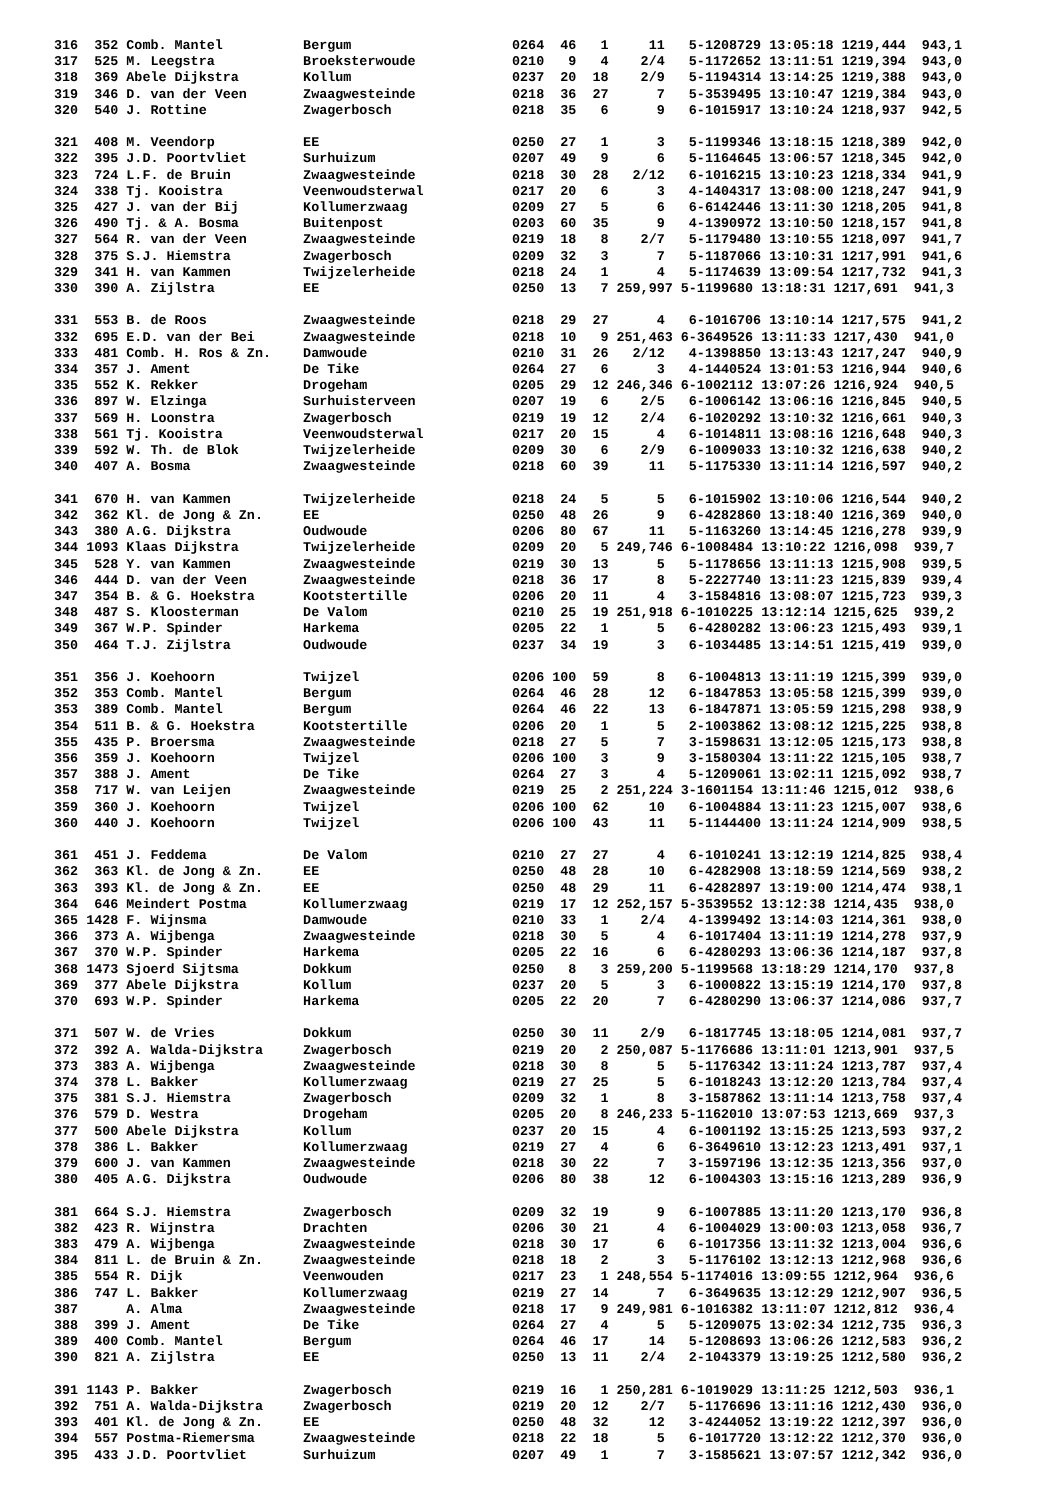316  352 Comb. Mantel          Bergum                    0264  46   1     11   5-1208729 13:05:18 1219,444  943,1
317  525 M. Leegstra           Broeksterwoude            0210   9   4    2/4   5-1172652 13:11:51 1219,394  943,0
318  369 Abele Dijkstra        Kollum                    0237  20  18    2/9   5-1194314 13:14:25 1219,388  943,0
319  346 D. van der Veen       Zwaagwesteinde            0218  36  27      7   5-3539495 13:10:47 1219,384  943,0
320  540 J. Rottine            Zwagerbosch               0218  35   6      9   6-1015917 13:10:24 1218,937  942,5

321  408 M. Veendorp           EE                        0250  27   1      3   5-1199346 13:18:15 1218,389  942,0
322  395 J.D. Poortvliet       Surhuizum                 0207  49   9      6   5-1164645 13:06:57 1218,345  942,0
323  724 L.F. de Bruin         Zwaagwesteinde            0218  30  28   2/12   6-1016215 13:10:23 1218,334  941,9
324  338 Tj. Kooistra          Veenwoudsterwal           0217  20   6      3   4-1404317 13:08:00 1218,247  941,9
325  427 J. van der Bij        Kollumerzwaag             0209  27   5      6   6-6142446 13:11:30 1218,205  941,8
326  490 Tj. & A. Bosma        Buitenpost                0203  60  35      9   4-1390972 13:10:50 1218,157  941,8
327  564 R. van der Veen       Zwaagwesteinde            0219  18   8    2/7   5-1179480 13:10:55 1218,097  941,7
328  375 S.J. Hiemstra         Zwagerbosch               0209  32   3      7   5-1187066 13:10:31 1217,991  941,6
329  341 H. van Kammen         Twijzelerheide            0218  24   1      4   5-1174639 13:09:54 1217,732  941,3
330  390 A. Zijlstra           EE                        0250  13   7 259,997 5-1199680 13:18:31 1217,691  941,3

331  553 B. de Roos            Zwaagwesteinde            0218  29  27      4   6-1016706 13:10:14 1217,575  941,2
332  695 E.D. van der Bei      Zwaagwesteinde            0218  10   9 251,463 6-3649526 13:11:33 1217,430  941,0
333  481 Comb. H. Ros & Zn.    Damwoude                  0210  31  26   2/12   4-1398850 13:13:43 1217,247  940,9
334  357 J. Ament              De Tike                   0264  27   6      3   4-1440524 13:01:53 1216,944  940,6
335  552 K. Rekker             Drogeham                  0205  29  12 246,346 6-1002112 13:07:26 1216,924  940,5
336  897 W. Elzinga            Surhuisterveen            0207  19   6    2/5   6-1006142 13:06:16 1216,845  940,5
337  569 H. Loonstra           Zwagerbosch               0219  19  12    2/4   6-1020292 13:10:32 1216,661  940,3
338  561 Tj. Kooistra          Veenwoudsterwal           0217  20  15      4   6-1014811 13:08:16 1216,648  940,3
339  592 W. Th. de Blok        Twijzelerheide            0209  30   6    2/9   6-1009033 13:10:32 1216,638  940,2
340  407 A. Bosma              Zwaagwesteinde            0218  60  39     11   5-1175330 13:11:14 1216,597  940,2

341  670 H. van Kammen         Twijzelerheide            0218  24   5      5   6-1015902 13:10:06 1216,544  940,2
342  362 Kl. de Jong & Zn.     EE                        0250  48  26      9   6-4282860 13:18:40 1216,369  940,0
343  380 A.G. Dijkstra         Oudwoude                  0206  80  67     11   5-1163260 13:14:45 1216,278  939,9
344 1093 Klaas Dijkstra        Twijzelerheide            0209  20   5 249,746 6-1008484 13:10:22 1216,098  939,7
345  528 Y. van Kammen         Zwaagwesteinde            0219  30  13      5   5-1178656 13:11:13 1215,908  939,5
346  444 D. van der Veen       Zwaagwesteinde            0218  36  17      8   5-2227740 13:11:23 1215,839  939,4
347  354 B. & G. Hoekstra      Kootstertille             0206  20  11      4   3-1584816 13:08:07 1215,723  939,3
348  487 S. Kloosterman        De Valom                  0210  25  19 251,918 6-1010225 13:12:14 1215,625  939,2
349  367 W.P. Spinder          Harkema                   0205  22   1      5   6-4280282 13:06:23 1215,493  939,1
350  464 T.J. Zijlstra         Oudwoude                  0237  34  19      3   6-1034485 13:14:51 1215,419  939,0

351  356 J. Koehoorn           Twijzel                   0206 100  59      8   6-1004813 13:11:19 1215,399  939,0
352  353 Comb. Mantel          Bergum                    0264  46  28     12   6-1847853 13:05:58 1215,399  939,0
353  389 Comb. Mantel          Bergum                    0264  46  22     13   6-1847871 13:05:59 1215,298  938,9
354  511 B. & G. Hoekstra      Kootstertille             0206  20   1      5   2-1003862 13:08:12 1215,225  938,8
355  435 P. Broersma           Zwaagwesteinde            0218  27   5      7   3-1598631 13:12:05 1215,173  938,8
356  359 J. Koehoorn           Twijzel                   0206 100   3      9   3-1580304 13:11:22 1215,105  938,7
357  388 J. Ament              De Tike                   0264  27   3      4   5-1209061 13:02:11 1215,092  938,7
358  717 W. van Leijen         Zwaagwesteinde            0219  25   2 251,224 3-1601154 13:11:46 1215,012  938,6
359  360 J. Koehoorn           Twijzel                   0206 100  62     10   6-1004884 13:11:23 1215,007  938,6
360  440 J. Koehoorn           Twijzel                   0206 100  43     11   5-1144400 13:11:24 1214,909  938,5

361  451 J. Feddema            De Valom                  0210  27  27      4   6-1010241 13:12:19 1214,825  938,4
362  363 Kl. de Jong & Zn.     EE                        0250  48  28     10   6-4282908 13:18:59 1214,569  938,2
363  393 Kl. de Jong & Zn.     EE                        0250  48  29     11   6-4282897 13:19:00 1214,474  938,1
364  646 Meindert Postma       Kollumerzwaag             0219  17  12 252,157 5-3539552 13:12:38 1214,435  938,0
365 1428 F. Wijnsma            Damwoude                  0210  33   1    2/4   4-1399492 13:14:03 1214,361  938,0
366  373 A. Wijbenga           Zwaagwesteinde            0218  30   5      4   6-1017404 13:11:19 1214,278  937,9
367  370 W.P. Spinder          Harkema                   0205  22  16      6   6-4280293 13:06:36 1214,187  937,8
368 1473 Sjoerd Sijtsma        Dokkum                    0250   8   3 259,200 5-1199568 13:18:29 1214,170  937,8
369  377 Abele Dijkstra        Kollum                    0237  20   5      3   6-1000822 13:15:19 1214,170  937,8
370  693 W.P. Spinder          Harkema                   0205  22  20      7   6-4280290 13:06:37 1214,086  937,7

371  507 W. de Vries           Dokkum                    0250  30  11    2/9   6-1817745 13:18:05 1214,081  937,7
372  392 A. Walda-Dijkstra     Zwagerbosch               0219  20   2 250,087 5-1176686 13:11:01 1213,901  937,5
373  383 A. Wijbenga           Zwaagwesteinde            0218  30   8      5   5-1176342 13:11:24 1213,787  937,4
374  378 L. Bakker             Kollumerzwaag             0219  27  25      5   6-1018243 13:12:20 1213,784  937,4
375  381 S.J. Hiemstra         Zwagerbosch               0209  32   1      8   3-1587862 13:11:14 1213,758  937,4
376  579 D. Westra             Drogeham                  0205  20   8 246,233 5-1162010 13:07:53 1213,669  937,3
377  500 Abele Dijkstra        Kollum                    0237  20  15      4   6-1001192 13:15:25 1213,593  937,2
378  386 L. Bakker             Kollumerzwaag             0219  27   4      6   6-3649610 13:12:23 1213,491  937,1
379  600 J. van Kammen         Zwaagwesteinde            0218  30  22      7   3-1597196 13:12:35 1213,356  937,0
380  405 A.G. Dijkstra         Oudwoude                  0206  80  38     12   6-1004303 13:15:16 1213,289  936,9

381  664 S.J. Hiemstra         Zwagerbosch               0209  32  19      9   6-1007885 13:11:20 1213,170  936,8
382  423 R. Wijnstra           Drachten                  0206  30  21      4   6-1004029 13:00:03 1213,058  936,7
383  479 A. Wijbenga           Zwaagwesteinde            0218  30  17      6   6-1017356 13:11:32 1213,004  936,6
384  811 L. de Bruin & Zn.     Zwaagwesteinde            0218  18   2      3   5-1176102 13:12:13 1212,968  936,6
385  554 R. Dijk               Veenwouden                0217  23   1 248,554 5-1174016 13:09:55 1212,964  936,6
386  747 L. Bakker             Kollumerzwaag             0219  27  14      7   6-3649635 13:12:29 1212,907  936,5
387      A. Alma               Zwaagwesteinde            0218  17   9 249,981 6-1016382 13:11:07 1212,812  936,4
388  399 J. Ament              De Tike                   0264  27   4      5   5-1209075 13:02:34 1212,735  936,3
389  400 Comb. Mantel          Bergum                    0264  46  17     14   5-1208693 13:06:26 1212,583  936,2
390  821 A. Zijlstra           EE                        0250  13  11    2/4   2-1043379 13:19:25 1212,580  936,2

391 1143 P. Bakker             Zwagerbosch               0219  16   1 250,281 6-1019029 13:11:25 1212,503  936,1
392  751 A. Walda-Dijkstra     Zwagerbosch               0219  20  12    2/7   5-1176696 13:11:16 1212,430  936,0
393  401 Kl. de Jong & Zn.     EE                        0250  48  32     12   3-4244052 13:19:22 1212,397  936,0
394  557 Postma-Riemersma      Zwaagwesteinde            0218  22  18      5   6-1017720 13:12:22 1212,370  936,0
395  433 J.D. Poortvliet       Surhuizum                 0207  49   1      7   3-1585621 13:07:57 1212,342  936,0